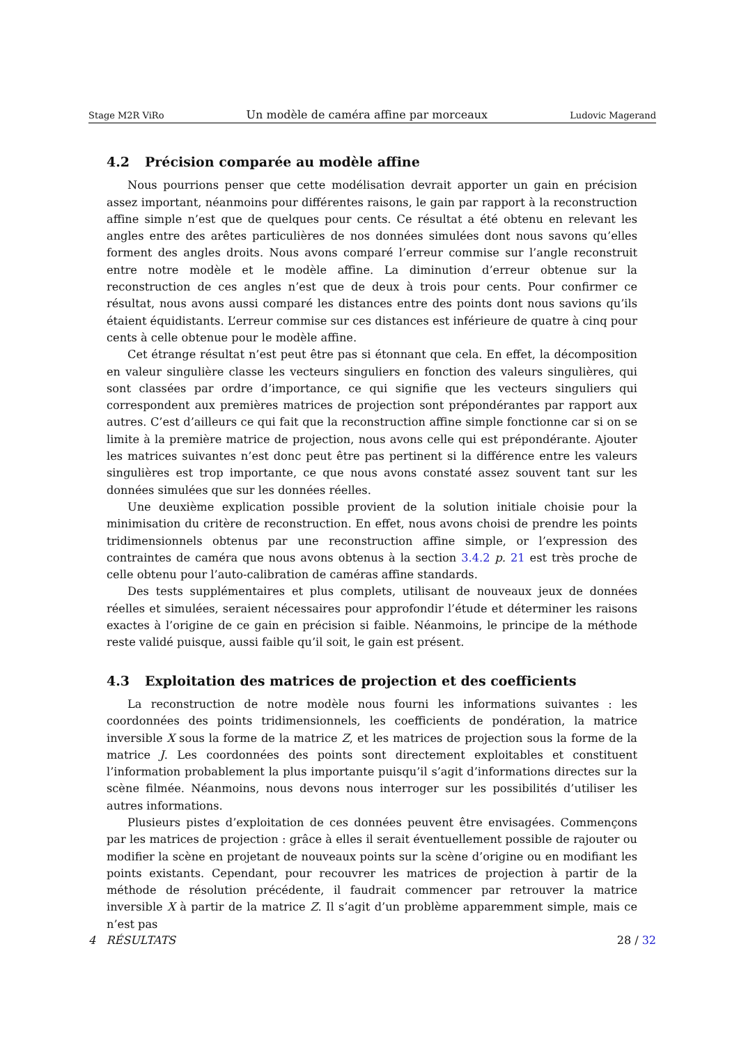Stage M2R ViRo Un modèle de caméra affine par morceaux Ludovic Magerand
4.2 Précision comparée au modèle affine
Nous pourrions penser que cette modélisation devrait apporter un gain en précision assez important, néanmoins pour différentes raisons, le gain par rapport à la reconstruction affine simple n’est que de quelques pour cents. Ce résultat a été obtenu en relevant les angles entre des arêtes particulières de nos données simulées dont nous savons qu’elles forment des angles droits. Nous avons comparé l’erreur commise sur l’angle reconstruit entre notre modèle et le modèle affine. La diminution d’erreur obtenue sur la reconstruction de ces angles n’est que de deux à trois pour cents. Pour confirmer ce résultat, nous avons aussi comparé les distances entre des points dont nous savions qu’ils étaient équidistants. L’erreur commise sur ces distances est inférieure de quatre à cinq pour cents à celle obtenue pour le modèle affine.
Cet étrange résultat n’est peut être pas si étonnant que cela. En effet, la décomposition en valeur singulière classe les vecteurs singuliers en fonction des valeurs singulières, qui sont classées par ordre d’importance, ce qui signifie que les vecteurs singuliers qui correspondent aux premières matrices de projection sont prépondérantes par rapport aux autres. C’est d’ailleurs ce qui fait que la reconstruction affine simple fonctionne car si on se limite à la première matrice de projection, nous avons celle qui est prépondérante. Ajouter les matrices suivantes n’est donc peut être pas pertinent si la différence entre les valeurs singulières est trop importante, ce que nous avons constaté assez souvent tant sur les données simulées que sur les données réelles.
Une deuxième explication possible provient de la solution initiale choisie pour la minimisation du critère de reconstruction. En effet, nous avons choisi de prendre les points tridimensionnels obtenus par une reconstruction affine simple, or l’expression des contraintes de caméra que nous avons obtenus à la section 3.4.2 p. 21 est très proche de celle obtenu pour l’auto-calibration de caméras affine standards.
Des tests supplémentaires et plus complets, utilisant de nouveaux jeux de données réelles et simulées, seraient nécessaires pour approfondir l’étude et déterminer les raisons exactes à l’origine de ce gain en précision si faible. Néanmoins, le principe de la méthode reste validé puisque, aussi faible qu’il soit, le gain est présent.
4.3 Exploitation des matrices de projection et des coefficients
La reconstruction de notre modèle nous fourni les informations suivantes : les coordonnées des points tridimensionnels, les coefficients de pondération, la matrice inversible X sous la forme de la matrice Z, et les matrices de projection sous la forme de la matrice J. Les coordonnées des points sont directement exploitables et constituent l’information probablement la plus importante puisqu’il s’agit d’informations directes sur la scène filmée. Néanmoins, nous devons nous interroger sur les possibilités d’utiliser les autres informations.
Plusieurs pistes d’exploitation de ces données peuvent être envisagées. Commençons par les matrices de projection : grâce à elles il serait éventuellement possible de rajouter ou modifier la scène en projetant de nouveaux points sur la scène d’origine ou en modifiant les points existants. Cependant, pour recouvrer les matrices de projection à partir de la méthode de résolution précédente, il faudrait commencer par retrouver la matrice inversible X à partir de la matrice Z. Il s’agit d’un problème apparemment simple, mais ce n’est pas
4 RÉSULTATS 28 / 32